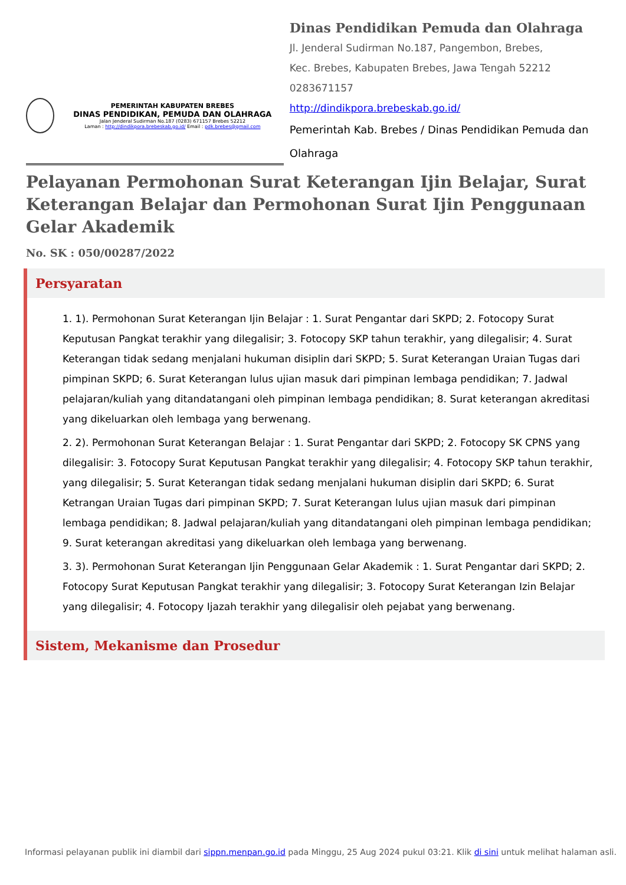PEMERINTAH KABUPATEN BREBES
DINAS PENDIDIKAN, PEMUDA DAN OLAHRAGA
Jalan Jenderal Sudirman No.187 (0283) 671157 Brebes 52212
Laman : http://dindikpora.brebeskab.go.id/ Email : pdk.brebes@gmail.com
Dinas Pendidikan Pemuda dan Olahraga
Jl. Jenderal Sudirman No.187, Pangembon, Brebes,
Kec. Brebes, Kabupaten Brebes, Jawa Tengah 52212
0283671157
http://dindikpora.brebeskab.go.id/
Pemerintah Kab. Brebes / Dinas Pendidikan Pemuda dan Olahraga
Pelayanan Permohonan Surat Keterangan Ijin Belajar, Surat Keterangan Belajar dan Permohonan Surat Ijin Penggunaan Gelar Akademik
No. SK : 050/00287/2022
Persyaratan
1. 1). Permohonan Surat Keterangan Ijin Belajar : 1. Surat Pengantar dari SKPD; 2. Fotocopy Surat Keputusan Pangkat terakhir yang dilegalisir; 3. Fotocopy SKP tahun terakhir, yang dilegalisir; 4. Surat Keterangan tidak sedang menjalani hukuman disiplin dari SKPD; 5. Surat Keterangan Uraian Tugas dari pimpinan SKPD; 6. Surat Keterangan lulus ujian masuk dari pimpinan lembaga pendidikan; 7. Jadwal pelajaran/kuliah yang ditandatangani oleh pimpinan lembaga pendidikan; 8. Surat keterangan akreditasi yang dikeluarkan oleh lembaga yang berwenang.
2. 2). Permohonan Surat Keterangan Belajar : 1. Surat Pengantar dari SKPD; 2. Fotocopy SK CPNS yang dilegalisir: 3. Fotocopy Surat Keputusan Pangkat terakhir yang dilegalisir; 4. Fotocopy SKP tahun terakhir, yang dilegalisir; 5. Surat Keterangan tidak sedang menjalani hukuman disiplin dari SKPD; 6. Surat Ketrangan Uraian Tugas dari pimpinan SKPD; 7. Surat Keterangan lulus ujian masuk dari pimpinan lembaga pendidikan; 8. Jadwal pelajaran/kuliah yang ditandatangani oleh pimpinan lembaga pendidikan; 9. Surat keterangan akreditasi yang dikeluarkan oleh lembaga yang berwenang.
3. 3). Permohonan Surat Keterangan Ijin Penggunaan Gelar Akademik : 1. Surat Pengantar dari SKPD; 2. Fotocopy Surat Keputusan Pangkat terakhir yang dilegalisir; 3. Fotocopy Surat Keterangan Izin Belajar yang dilegalisir; 4. Fotocopy Ijazah terakhir yang dilegalisir oleh pejabat yang berwenang.
Sistem, Mekanisme dan Prosedur
Informasi pelayanan publik ini diambil dari sippn.menpan.go.id pada Minggu, 25 Aug 2024 pukul 03:21. Klik di sini untuk melihat halaman asli.